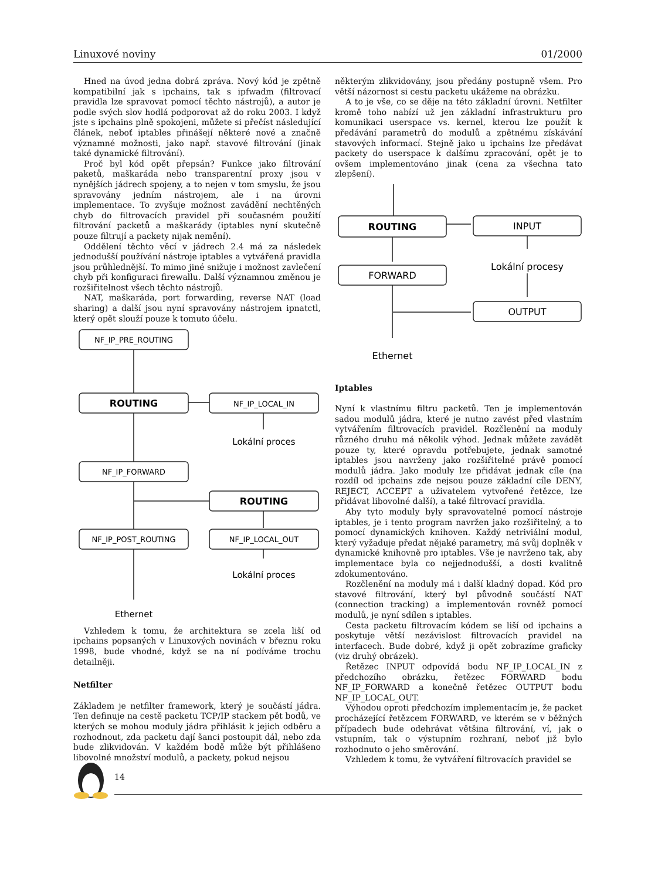Linuxové noviny 01/2000
Hned na úvod jedna dobrá zpráva. Nový kód je zpětně kompatibilní jak s ipchains, tak s ipfwadm (filtrovací pravidla lze spravovat pomocí těchto nástrojů), a autor je podle svých slov hodlá podporovat až do roku 2003. I když jste s ipchains plně spokojeni, můžete si přečíst následující článek, neboť iptables přinášejí některé nové a značně významné možnosti, jako např. stavové filtrování (jinak také dynamické filtrování).
Proč byl kód opět přepsán? Funkce jako filtrování paketů, maškaráda nebo transparentní proxy jsou v nynějších jádrech spojeny, a to nejen v tom smyslu, že jsou spravovány jedním nástrojem, ale i na úrovni implementace. To zvyšuje možnost zavádění nechtěných chyb do filtrovacích pravidel při současném použití filtrování packetů a maškarády (iptables nyní skutečně pouze filtrují a packety nijak nemění).
Oddělení těchto věcí v jádrech 2.4 má za následek jednodušší používání nástroje iptables a vytvářená pravidla jsou průhlednější. To mimo jiné snižuje i možnost zavlečení chyb při konfiguraci firewallu. Další významnou změnou je rozšiřitelnost všech těchto nástrojů.
NAT, maškaráda, port forwarding, reverse NAT (load sharing) a další jsou nyní spravovány nástrojem ipnatctl, který opět slouží pouze k tomuto účelu.
NF_IP_PRE_ROUTING
ROUTING
NF_IP_LOCAL_IN
Lokální proces
NF_IP_FORWARD
ROUTING
NF_IP_POST_ROUTING
NF_IP_LOCAL_OUT
Lokální proces
Ethernet
Vzhledem k tomu, že architektura se zcela liší od ipchains popsaných v Linuxových novinách v březnu roku 1998, bude vhodné, když se na ní podíváme trochu detailněji.
Netfilter
Základem je netfilter framework, který je součástí jádra. Ten definuje na cestě packetu TCP/IP stackem pět bodů, ve kterých se mohou moduly jádra přihlásit k jejich odběru a rozhodnout, zda packetu dají šanci postoupit dál, nebo zda bude zlikvidován. V každém bodě může být přihlášeno libovolné množství modulů, a packety, pokud nejsou
některým zlikvidovány, jsou předány postupně všem. Pro větší názornost si cestu packetu ukážeme na obrázku.
A to je vše, co se děje na této základní úrovni. Netfilter kromě toho nabízí už jen základní infrastrukturu pro komunikaci userspace vs. kernel, kterou lze použít k předávání parametrů do modulů a zpětnému získávání stavových informací. Stejně jako u ipchains lze předávat packety do userspace k dalšímu zpracování, opět je to ovšem implementováno jinak (cena za všechna tato zlepšení).
ROUTING
INPUT
FORWARD
Lokální procesy
OUTPUT
Ethernet
Iptables
Nyní k vlastnímu filtru packetů. Ten je implementován sadou modulů jádra, které je nutno zavést před vlastním vytvářením filtrovacích pravidel. Rozčlenění na moduly různého druhu má několik výhod. Jednak můžete zavádět pouze ty, které opravdu potřebujete, jednak samotné iptables jsou navrženy jako rozšiřitelné právě pomocí modulů jádra. Jako moduly lze přidávat jednak cíle (na rozdíl od ipchains zde nejsou pouze základní cíle DENY, REJECT, ACCEPT a uživatelem vytvořené řetězce, lze přidávat libovolné další), a také filtrovací pravidla.
Aby tyto moduly byly spravovatelné pomocí nástroje iptables, je i tento program navržen jako rozšiřitelný, a to pomocí dynamických knihoven. Každý netriviální modul, který vyžaduje předat nějaké parametry, má svůj doplněk v dynamické knihovně pro iptables. Vše je navrženo tak, aby implementace byla co nejjednodušší, a dosti kvalitně zdokumentováno.
Rozčlenění na moduly má i další kladný dopad. Kód pro stavové filtrování, který byl původně součástí NAT (connection tracking) a implementován rovněž pomocí modulů, je nyní sdílen s iptables.
Cesta packetu filtrovacím kódem se liší od ipchains a poskytuje větší nezávislost filtrovacích pravidel na interfacech. Bude dobré, když ji opět zobrazíme graficky (viz druhý obrázek).
Řetězec INPUT odpovídá bodu NF_IP_LOCAL_IN z předchozího obrázku, řetězec FORWARD bodu NF_IP_FORWARD a konečně řetězec OUTPUT bodu NF_IP_LOCAL_OUT.
Výhodou oproti předchozím implementacím je, že packet procházející řetězcem FORWARD, ve kterém se v běžných případech bude odehrávat většina filtrování, ví, jak o vstupním, tak o výstupním rozhraní, neboť již bylo rozhodnuto o jeho směrování.
Vzhledem k tomu, že vytváření filtrovacích pravidel se
14